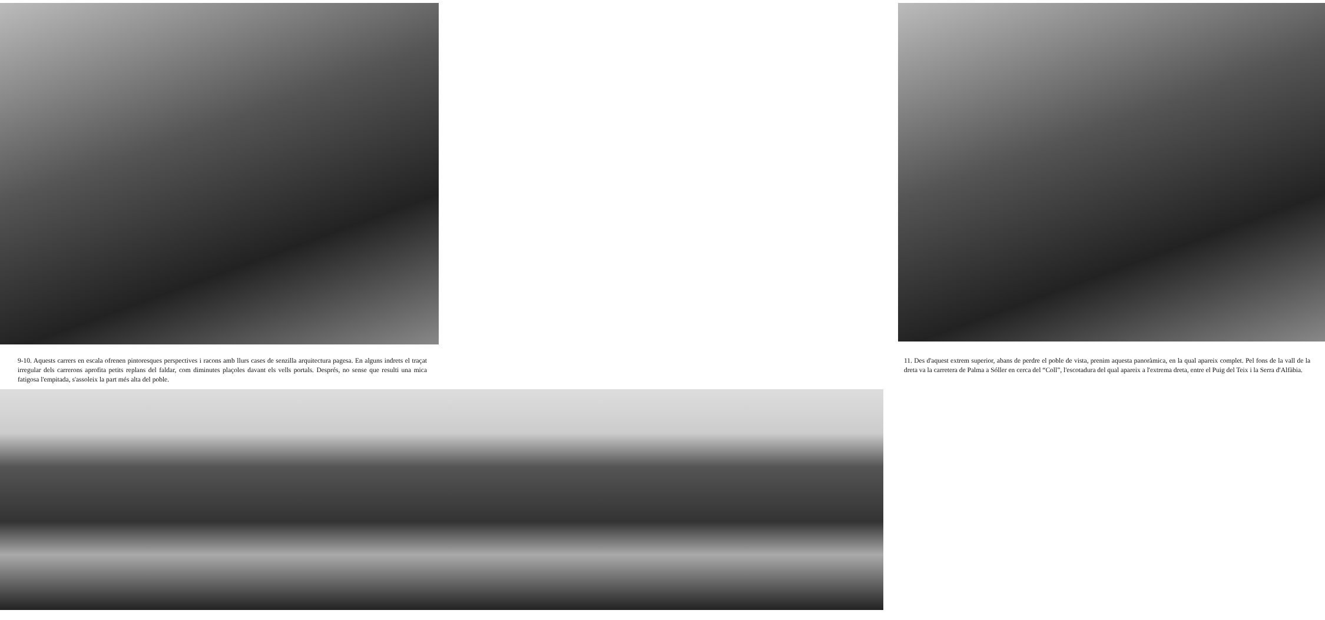9-10. Aquests carrers en escala ofrenen pintoresques perspectives i racons amb llurs cases de senzilla arquitectura pagesa. En alguns indrets el traçat irregular dels carrerons aprofita petits replans del faldar, com diminutes plaçoles davant els vells portals. Després, no sense que resulti una mica fatigosa l'empitada, s'assoleix la part més alta del poble.
11. Des d'aquest extrem superior, abans de perdre el poble de vista, prenim aquesta panoràmica, en la qual apareix complet. Pel fons de la vall de la dreta va la carretera de Palma a Sóller en cerca del “Coll”, l'escotadura del qual apareix a l'extrema dreta, entre el Puig del Teix i la Serra d'Alfàbia.